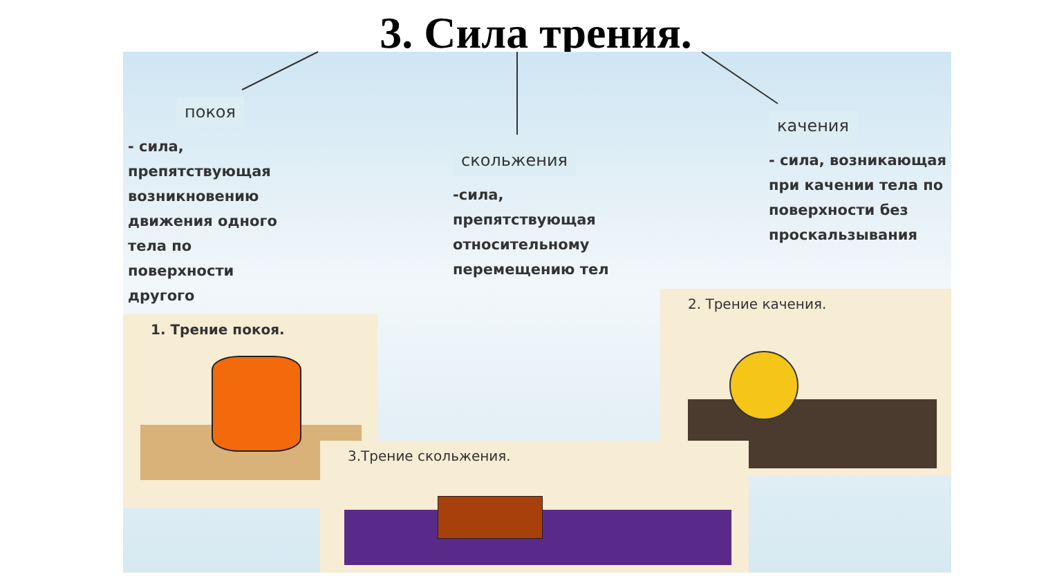3. Сила трения.
покоя
- сила, препятствующая возникновению движения одного тела по поверхности другого
скольжения
-сила, препятствующая относительному перемещению тел
качения
- сила, возникающая при качении тела по поверхности без проскальзывания
1. Трение покоя.
2. Трение качения.
3.Трение скольжения.